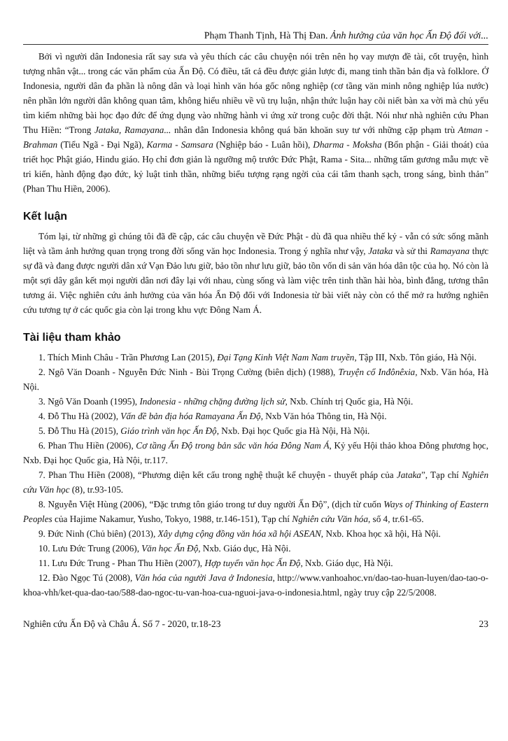Phạm Thanh Tịnh, Hà Thị Đan. Ảnh hưởng của văn học Ấn Độ đối với...
Bởi vì người dân Indonesia rất say sưa và yêu thích các câu chuyện nói trên nên họ vay mượn đề tài, cốt truyện, hình tượng nhân vật... trong các văn phẩm của Ấn Độ. Có điều, tất cả đều được giản lược đi, mang tinh thần bản địa và folklore. Ở Indonesia, người dân đa phần là nông dân và loại hình văn hóa gốc nông nghiệp (cơ tầng văn minh nông nghiệp lúa nước) nên phần lớn người dân không quan tâm, không hiểu nhiều về vũ trụ luận, nhận thức luận hay cõi niết bàn xa vời mà chủ yếu tìm kiếm những bài học đạo đức để ứng dụng vào những hành vi ứng xử trong cuộc đời thật. Nói như nhà nghiên cứu Phan Thu Hiền: “Trong Jataka, Ramayana... nhân dân Indonesia không quá băn khoăn suy tư với những cặp phạm trù Atman - Brahman (Tiểu Ngã - Đại Ngã), Karma - Samsara (Nghiệp báo - Luân hồi), Dharma - Moksha (Bổn phận - Giải thoát) của triết học Phật giáo, Hindu giáo. Họ chỉ đơn giản là ngưỡng mộ trước Đức Phật, Rama - Sita... những tấm gương mẫu mực về tri kiến, hành động đạo đức, kỷ luật tinh thần, những biểu tượng rạng ngời của cái tâm thanh sạch, trong sáng, bình thản” (Phan Thu Hiền, 2006).
Kết luận
Tóm lại, từ những gì chúng tôi đã đề cập, các câu chuyện về Đức Phật - dù đã qua nhiều thế kỷ - vẫn có sức sống mãnh liệt và tầm ảnh hưởng quan trọng trong đời sống văn học Indonesia. Trong ý nghĩa như vậy, Jataka và sử thi Ramayana thực sự đã và đang được người dân xứ Vạn Đảo lưu giữ, bảo tồn như lưu giữ, bảo tồn vốn di sản văn hóa dân tộc của họ. Nó còn là một sợi dây gắn kết mọi người dân nơi đây lại với nhau, cùng sống và làm việc trên tinh thần hài hòa, bình đẳng, tương thân tương ái. Việc nghiên cứu ảnh hưởng của văn hóa Ấn Độ đối với Indonesia từ bài viết này còn có thể mở ra hướng nghiên cứu tương tự ở các quốc gia còn lại trong khu vực Đông Nam Á.
Tài liệu tham khảo
1. Thích Minh Châu - Trần Phương Lan (2015), Đại Tạng Kinh Việt Nam Nam truyền, Tập III, Nxb. Tôn giáo, Hà Nội.
2. Ngô Văn Doanh - Nguyễn Đức Ninh - Bùi Trọng Cường (biên dịch) (1988), Truyện cổ Inđônêxia, Nxb. Văn hóa, Hà Nội.
3. Ngô Văn Doanh (1995), Indonesia - những chặng đường lịch sử, Nxb. Chính trị Quốc gia, Hà Nội.
4. Đỗ Thu Hà (2002), Vấn đề bản địa hóa Ramayana Ấn Độ, Nxb Văn hóa Thông tin, Hà Nội.
5. Đỗ Thu Hà (2015), Giáo trình văn học Ấn Độ, Nxb. Đại học Quốc gia Hà Nội, Hà Nội.
6. Phan Thu Hiền (2006), Cơ tầng Ấn Độ trong bản sắc văn hóa Đông Nam Á, Kỷ yếu Hội thảo khoa Đông phương học, Nxb. Đại học Quốc gia, Hà Nội, tr.117.
7. Phan Thu Hiền (2008), “Phương diện kết cấu trong nghệ thuật kể chuyện - thuyết pháp của Jataka”, Tạp chí Nghiên cứu Văn học (8), tr.93-105.
8. Nguyễn Việt Hùng (2006), “Đặc trưng tôn giáo trong tư duy người Ấn Độ”, (dịch từ cuốn Ways of Thinking of Eastern Peoples của Hajime Nakamur, Yusho, Tokyo, 1988, tr.146-151), Tạp chí Nghiên cứu Văn hóa, số 4, tr.61-65.
9. Đức Ninh (Chủ biên) (2013), Xây dựng cộng đồng văn hóa xã hội ASEAN, Nxb. Khoa học xã hội, Hà Nội.
10. Lưu Đức Trung (2006), Văn học Ấn Độ, Nxb. Giáo dục, Hà Nội.
11. Lưu Đức Trung - Phan Thu Hiền (2007), Hợp tuyển văn học Ấn Độ, Nxb. Giáo dục, Hà Nội.
12. Đào Ngọc Tú (2008), Văn hóa của người Java ở Indonesia, http://www.vanhoahoc.vn/dao-tao-huan-luyen/dao-tao-o-khoa-vhh/ket-qua-dao-tao/588-dao-ngoc-tu-van-hoa-cua-nguoi-java-o-indonesia.html, ngày truy cập 22/5/2008.
Nghiên cứu Ấn Độ và Châu Á. Số 7 - 2020, tr.18-23 23